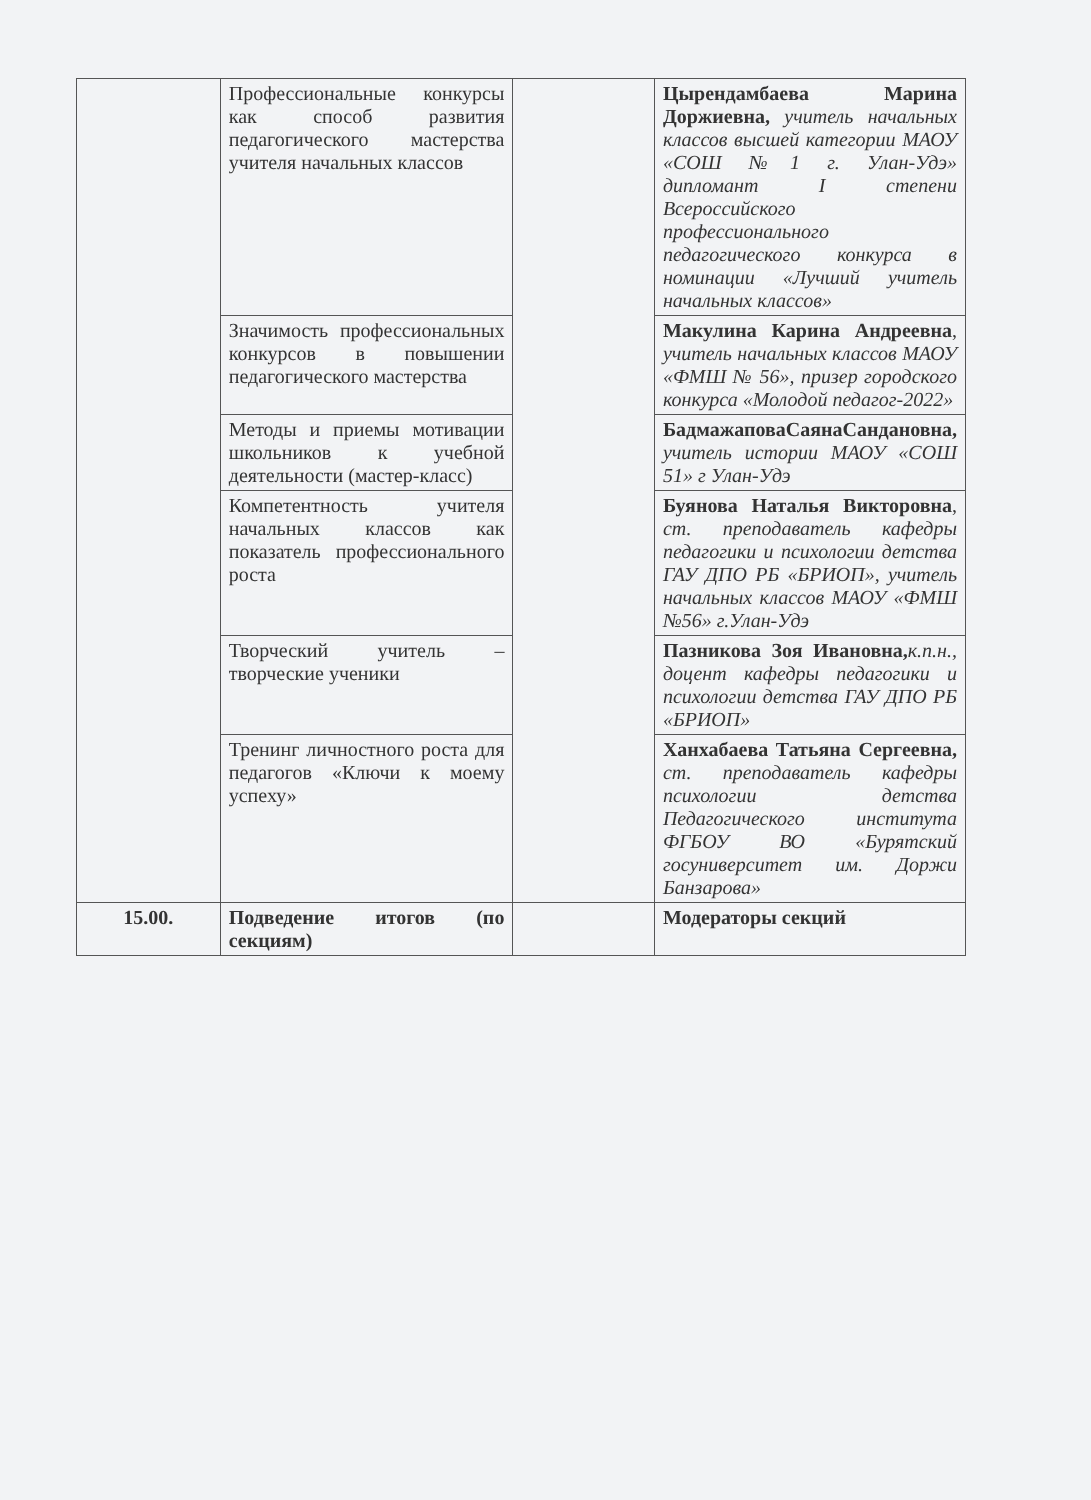| | Профессиональные конкурсы как способ развития педагогического мастерства учителя начальных классов | | Цырендамбаева Марина Доржиевна, учитель начальных классов высшей категории МАОУ «СОШ №1 г. Улан-Удэ» дипломант I степени Всероссийского профессионального педагогического конкурса в номинации «Лучший учитель начальных классов» |
| | Значимость профессиональных конкурсов в повышении педагогического мастерства | | Макулина Карина Андреевна , учитель начальных классов МАОУ «ФМШ № 56», призер городского конкурса «Молодой педагог-2022» |
| | Методы и приемы мотивации школьников к учебной деятельности (мастер-класс) | | БадмажаповаСаянаСандановна, учитель истории МАОУ «СОШ 51» г Улан-Удэ |
| | Компетентность учителя начальных классов как показатель профессионального роста | | Буянова Наталья Викторовна , ст. преподаватель кафедры педагогики и психологии детства ГАУ ДПО РБ «БРИОП», учитель начальных классов МАОУ «ФМШ №56» г.Улан-Удэ |
| | Творческий учитель – творческие ученики | | Пазникова Зоя Ивановна, к.п.н., доцент кафедры педагогики и психологии детства ГАУ ДПО РБ «БРИОП» |
| | Тренинг личностного роста для педагогов «Ключи к моему успеху» | | Ханхабаева Татьяна Сергеевна, ст. преподаватель кафедры психологии детства Педагогического института ФГБОУ ВО «Бурятский госуниверситет им. Доржи Банзарова» |
| 15.00. | Подведение итогов (по секциям) | | Модераторы секций |